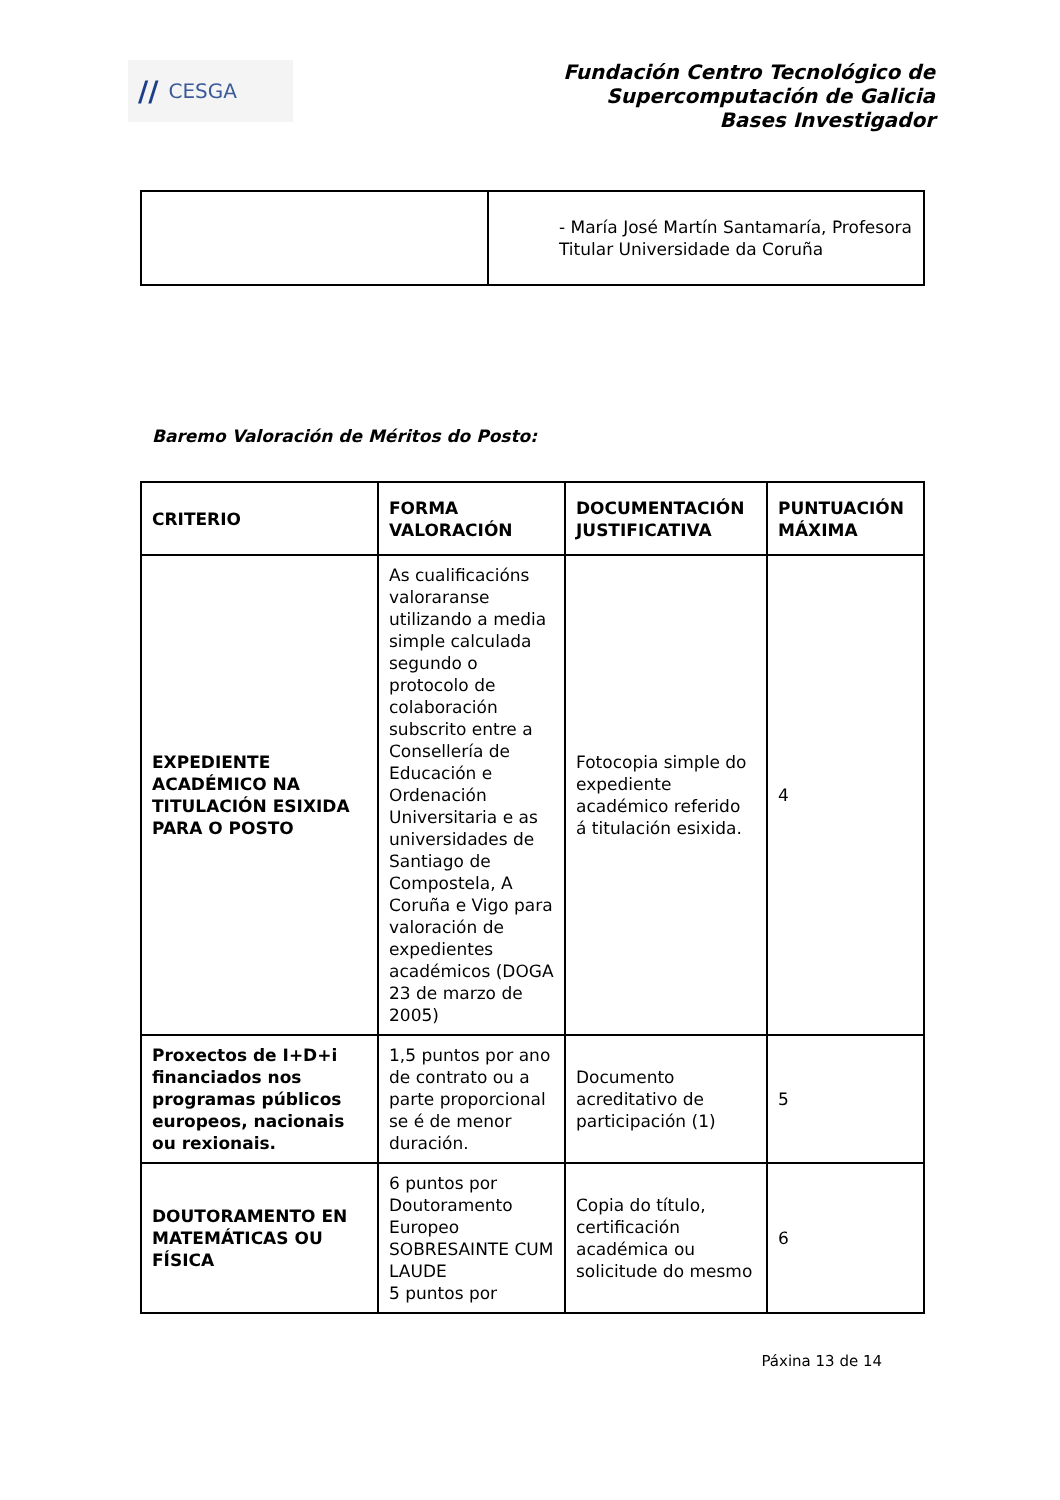// CESGA
Fundación Centro Tecnológico de
Supercomputación de Galicia
Bases Investigador
| | - María José Martín Santamaría, Profesora Titular Universidade da Coruña |
Baremo Valoración de Méritos do Posto:
| CRITERIO | FORMA VALORACIÓN | DOCUMENTACIÓN JUSTIFICATIVA | PUNTUACIÓN MÁXIMA |
| --- | --- | --- | --- |
| EXPEDIENTE ACADÉMICO NA TITULACIÓN ESIXIDA PARA O POSTO | As cualificacións valoraranse utilizando a media simple calculada segundo o protocolo de colaboración subscrito entre a Consellería de Educación e Ordenación Universitaria e as universidades de Santiago de Compostela, A Coruña e Vigo para valoración de expedientes académicos (DOGA 23 de marzo de 2005) | Fotocopia simple do expediente académico referido á titulación esixida. | 4 |
| Proxectos de I+D+i financiados nos programas públicos europeos, nacionais ou rexionais. | 1,5 puntos por ano de contrato ou a parte proporcional se é de menor duración. | Documento acreditativo de participación (1) | 5 |
| DOUTORAMENTO EN MATEMÁTICAS OU FÍSICA | 6 puntos por Doutoramento Europeo SOBRESAINTE CUM LAUDE 5 puntos por | Copia do título, certificación académica ou solicitude do mesmo | 6 |
Páxina 13 de 14